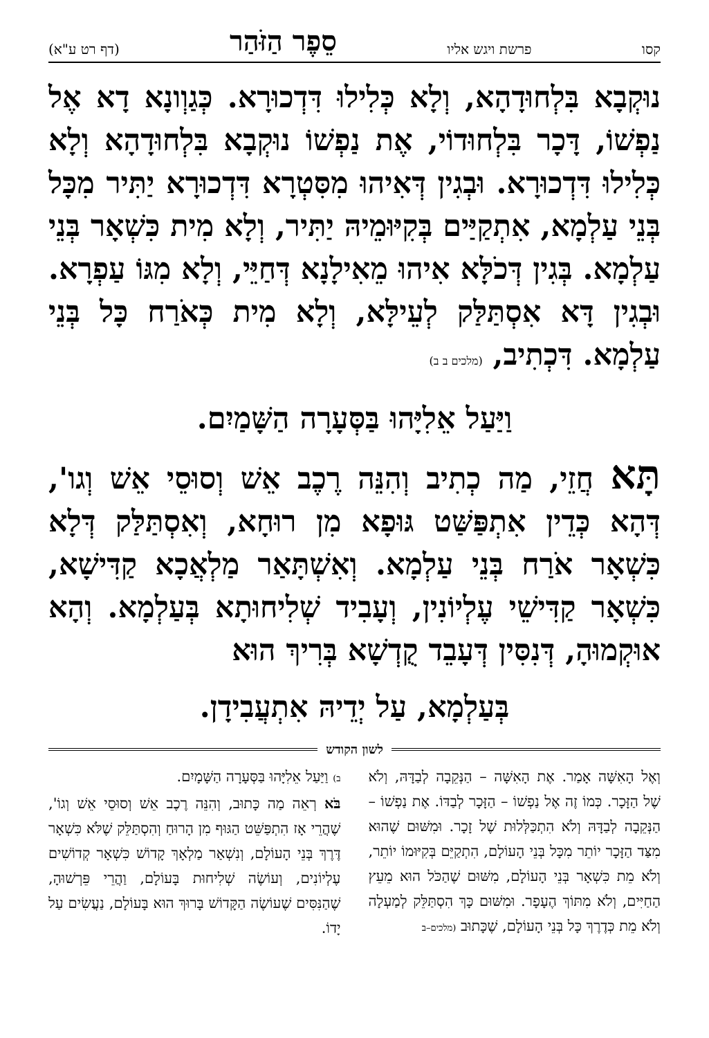קסו פרשת ויגש אליו סֵפֶר הַזֹּהַר (דף רט ע"א)
נוּקְבָא בִּלְחוּדָהָא, וְלָא כְּלִילוּ דִּדְכוּרָא. כְּגַוְונָא דָא אֶל נַפְשׁוֹ, דָּכָר בִּלְחוּדוֹי, אֶת נַפְשׁוֹ נוּקְבָא בִּלְחוּדָהָא וְלָא כְּלִילוּ דִּדְכוּרָא. וּבְגִין דְּאִיהוּ מִסִּטְרָא דִּדְכוּרָא יַתִּיר מִכָּל בְּנֵי עַלְמָא, אִתְקַיַּים בְּקִיּוּמֵיהּ יַתִּיר, וְלָא מִית כִּשְׁאָר בְּנֵי עַלְמָא. בְּגִין דְּכֹלָּא אִיהוּ מֵאִילָנָא דְּחַיֵּי, וְלָא מִגּוֹ עַפְרָא. וּבְגִין דָּא אִסְתַּלַּק לְעֵילָּא, וְלָא מִית כְּאֹרַח כָּל בְּנֵי עַלְמָא. דִּכְתִיב, (מלכים ב ב)
וַיַּעַל אֵלִיָּהוּ בַּסְּעָרָה הַשָּׁמַיִם.
תָּא חֲזֵי, מַה כְתִיב וְהִנֵּה רֶכֶב אֵשׁ וְסוּסֵי אֵשׁ וְגו', דְּהָא כְּדֵין אִתְפַּשַּׁט גּוּפָא מִן רוּחָא, וְאִסְתַּלַּק דְּלָא כִּשְׁאָר אֹרַח בְּנֵי עַלְמָא. וְאִשְׁתָּאַר מַלְאֲכָא קַדִּישָׁא, כִּשְׁאָר קַדִּישֵׁי עֶלְיוֹנִין, וְעָבִיד שְׁלִיחוּתָא בְּעַלְמָא. וְהָא אוּקְמוּהָ, דְּנִסִּין דְּעָבֵד קֻדְשָׁא בְּרִיךְ הוּא
בְּעַלְמָא, עַל יְדֵיהּ אִתְעֲבִידָן.
לשון הקודש
וְאֶל הָאִשָּׁה אָמַר. אֶת הָאִשָּׁה – הַנְּקֵבָה לְבַדָּהּ, וְלֹא שֶׁל הַזָּכָר. כְּמוֹ זֶה אֶל נַפְשׁוֹ – הַזָּכָר לְבַדּוֹ. אֶת נַפְשׁוֹ – הַנְּקֵבָה לְבַדָּהּ וְלֹא הִתְכַּלְּלוּת שֶׁל זָכָר. וּמִשּׁוּם שֶׁהוּא מִצַּד הַזָּכָר יוֹתֵר מִכָּל בְּנֵי הָעוֹלָם, הִתְקַיֵּם בְּקִיּוּמוֹ יוֹתֵר, וְלֹא מֵת כִּשְׁאָר בְּנֵי הָעוֹלָם, מִשּׁוּם שֶׁהַכֹּל הוּא מֵעֵץ הַחַיִּים, וְלֹא מִתּוֹךְ הֶעָפָר. וּמִשּׁוּם כָּךְ הִסְתַּלֵּק לְמַעְלָה וְלֹא מֵת כְּדֶרֶךְ כָּל בְּנֵי הָעוֹלָם, שֶׁכָּתוּב (מלכים–ב
ב) וַיַּעַל אֵלִיָּהוּ בַּסְּעָרָה הַשָּׁמָיִם.
בֹּא רְאֵה מַה כָּתוּב, וְהִנֵּה רֶכֶב אֵשׁ וְסוּסֵי אֵשׁ וְגוֹ', שֶׁהֲרֵי אָז הִתְפַּשֵּׁט הַגּוּף מִן הָרוּחַ וְהִסְתַּלֵּק שֶׁלֹּא כִּשְׁאָר דֶּרֶךְ בְּנֵי הָעוֹלָם, וְנִשְׁאַר מַלְאָךְ קָדוֹשׁ כִּשְׁאָר קְדוֹשִׁים עֶלְיוֹנִים, וְעוֹשֶׂה שְׁלִיחוּת בָּעוֹלָם, וַהֲרֵי פֵּרְשׁוּהָ, שֶׁהַנִּסִּים שֶׁעוֹשֶׂה הַקָּדוֹשׁ בָּרוּךְ הוּא בָּעוֹלָם, נַעֲשִׂים עַל יָדוֹ.